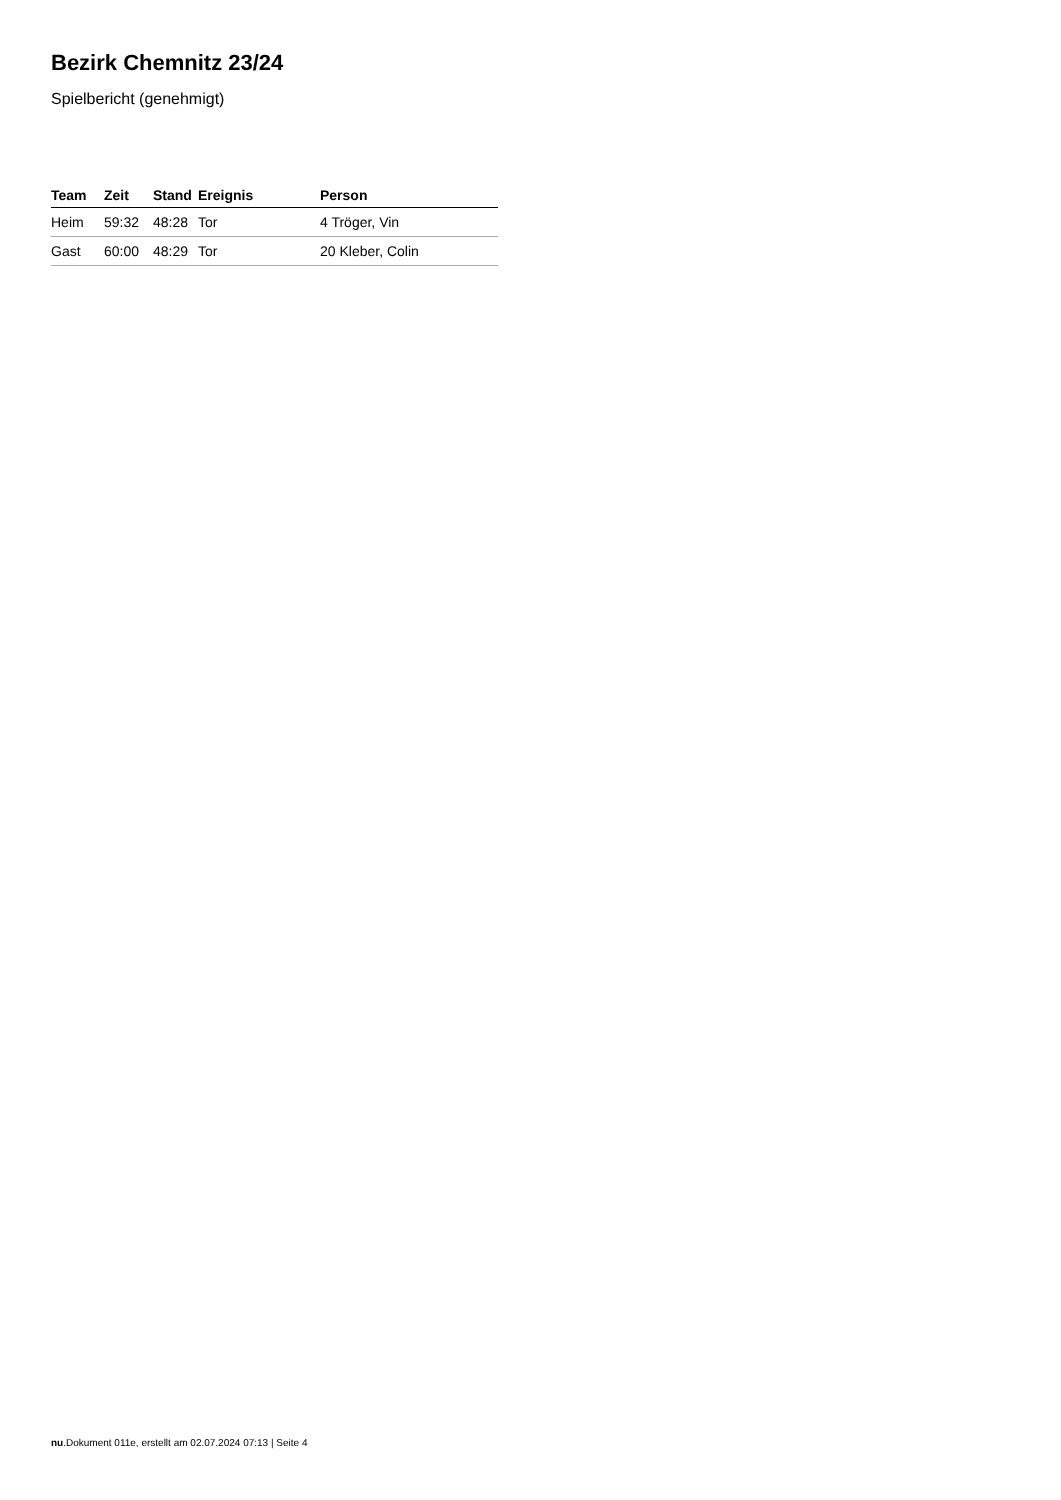Bezirk Chemnitz 23/24
Spielbericht (genehmigt)
| Team | Zeit | Stand | Ereignis | Person |
| --- | --- | --- | --- | --- |
| Heim | 59:32 | 48:28 | Tor | 4 Tröger, Vin |
| Gast | 60:00 | 48:29 | Tor | 20 Kleber, Colin |
nu.Dokument 011e, erstellt am 02.07.2024 07:13 | Seite 4